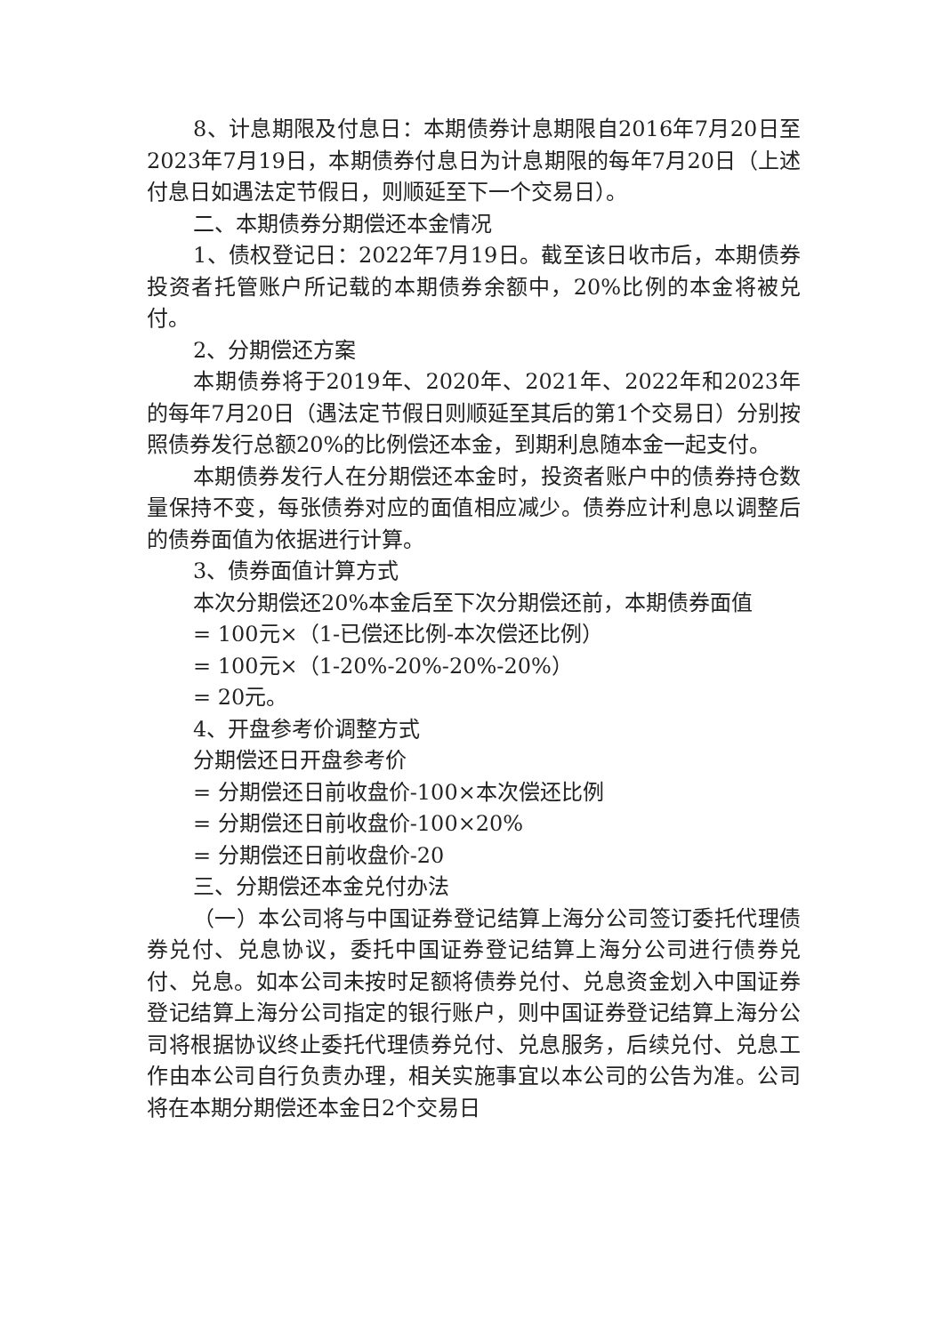8、计息期限及付息日：本期债券计息期限自2016年7月20日至2023年7月19日，本期债券付息日为计息期限的每年7月20日（上述付息日如遇法定节假日，则顺延至下一个交易日）。
二、本期债券分期偿还本金情况
1、债权登记日：2022年7月19日。截至该日收市后，本期债券投资者托管账户所记载的本期债券余额中，20%比例的本金将被兑付。
2、分期偿还方案
本期债券将于2019年、2020年、2021年、2022年和2023年的每年7月20日（遇法定节假日则顺延至其后的第1个交易日）分别按照债券发行总额20%的比例偿还本金，到期利息随本金一起支付。
本期债券发行人在分期偿还本金时，投资者账户中的债券持仓数量保持不变，每张债券对应的面值相应减少。债券应计利息以调整后的债券面值为依据进行计算。
3、债券面值计算方式
本次分期偿还20%本金后至下次分期偿还前，本期债券面值
= 100元×（1-已偿还比例-本次偿还比例）
= 100元×（1-20%-20%-20%-20%）
= 20元。
4、开盘参考价调整方式
分期偿还日开盘参考价
= 分期偿还日前收盘价-100×本次偿还比例
= 分期偿还日前收盘价-100×20%
= 分期偿还日前收盘价-20
三、分期偿还本金兑付办法
（一）本公司将与中国证券登记结算上海分公司签订委托代理债券兑付、兑息协议，委托中国证券登记结算上海分公司进行债券兑付、兑息。如本公司未按时足额将债券兑付、兑息资金划入中国证券登记结算上海分公司指定的银行账户，则中国证券登记结算上海分公司将根据协议终止委托代理债券兑付、兑息服务，后续兑付、兑息工作由本公司自行负责办理，相关实施事宜以本公司的公告为准。公司将在本期分期偿还本金日2个交易日